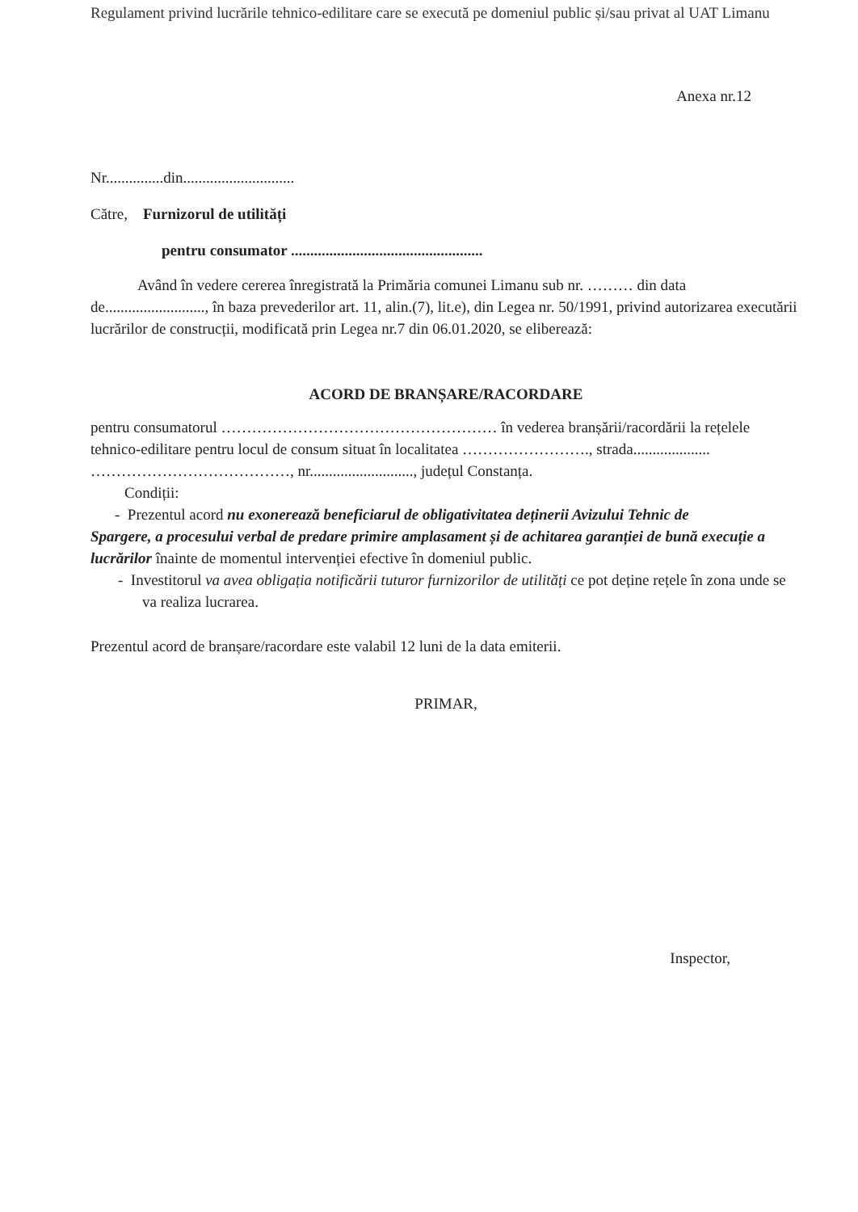Regulament privind lucrările tehnico-edilitare care se execută pe domeniul public și/sau privat al UAT Limanu
Anexa nr.12
Nr...............din.............................
Către, Furnizorul de utilități
pentru consumator ..................................................
Având în vedere cererea înregistrată la Primăria comunei Limanu sub nr. ……… din data de.........................., în baza prevederilor art. 11, alin.(7), lit.e), din Legea nr. 50/1991, privind autorizarea executării lucrărilor de construcții, modificată prin Legea nr.7 din 06.01.2020, se eliberează:
ACORD DE BRANȘARE/RACORDARE
pentru consumatorul ……………………………………………… în vederea branșării/racordării la rețelele tehnico-edilitare pentru locul de consum situat în localitatea ……………………., strada.................... …………………………………, nr..........................., județul Constanța.
Condiții:
- Prezentul acord nu exonerează beneficiarul de obligativitatea deținerii Avizului Tehnic de
Spargere, a procesului verbal de predare primire amplasament și de achitarea garanției de bună execuție a lucrărilor înainte de momentul intervenției efective în domeniul public.
- Investitorul va avea obligația notificării tuturor furnizorilor de utilități ce pot deține rețele în zona unde se va realiza lucrarea.
Prezentul acord de branșare/racordare este valabil 12 luni de la data emiterii.
PRIMAR,
Inspector,